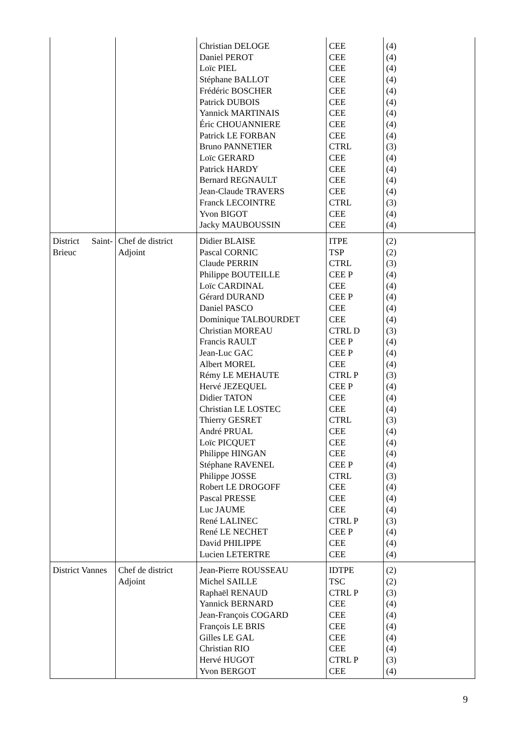| | | Christian DELOGE Daniel PEROT Loïc PIEL Stéphane BALLOT Frédéric BOSCHER Patrick DUBOIS Yannick MARTINAIS Éric CHOUANNIERE Patrick LE FORBAN Bruno PANNETIER Loïc GERARD Patrick HARDY Bernard REGNAULT Jean-Claude TRAVERS Franck LECOINTRE Yvon BIGOT Jacky MAUBOUSSIN | CEE CEE CEE CEE CEE CEE CEE CEE CEE CTRL CEE CEE CEE CEE CTRL CEE CEE | (4) (4) (4) (4) (4) (4) (4) (4) (4) (3) (4) (4) (4) (4) (3) (4) (4) |
| District Saint- Brieuc | Chef de district Adjoint | Didier BLAISE Pascal CORNIC Claude PERRIN Philippe BOUTEILLE Loïc CARDINAL Gérard DURAND Daniel PASCO Dominique TALBOURDET Christian MOREAU Francis RAULT Jean-Luc GAC Albert MOREL Rémy LE MEHAUTE Hervé JEZEQUEL Didier TATON Christian LE LOSTEC Thierry GESRET André PRUAL Loïc PICQUET Philippe HINGAN Stéphane RAVENEL Philippe JOSSE Robert LE DROGOFF Pascal PRESSE Luc JAUME René LALINEC René LE NECHET David PHILIPPE Lucien LETERTRE | ITPE TSP CTRL CEE P CEE CEE P CEE CEE CTRL D CEE P CEE P CEE CTRL P CEE P CEE CEE CTRL CEE CEE CEE CEE P CTRL CEE CEE CEE CTRL P CEE P CEE CEE | (2) (2) (3) (4) (4) (4) (4) (4) (3) (4) (4) (4) (3) (4) (4) (4) (3) (4) (4) (4) (4) (3) (4) (4) (4) (3) (4) (4) (4) |
| District Vannes | Chef de district Adjoint | Jean-Pierre ROUSSEAU Michel SAILLE Raphaël RENAUD Yannick BERNARD Jean-François COGARD François LE BRIS Gilles LE GAL Christian RIO Hervé HUGOT Yvon BERGOT | IDTPE TSC CTRL P CEE CEE CEE CEE CEE CTRL P CEE | (2) (2) (3) (4) (4) (4) (4) (4) (3) (4) |
9